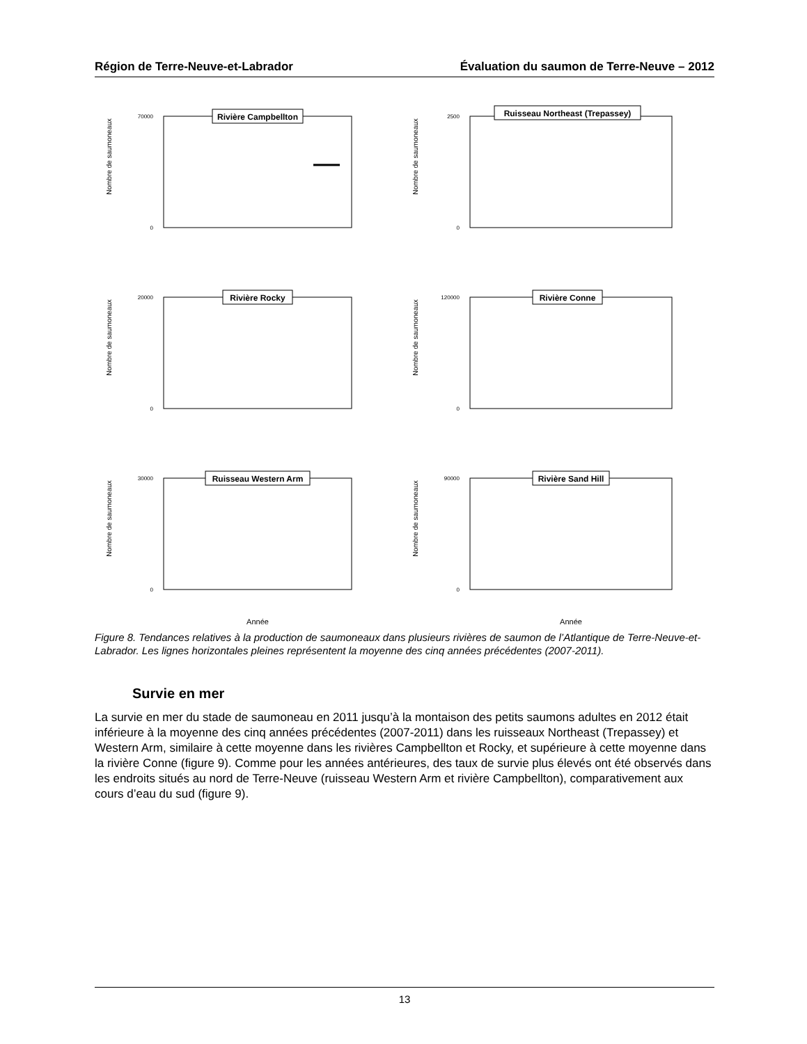Région de Terre-Neuve-et-Labrador Évaluation du saumon de Terre-Neuve – 2012
Nombre de saumoneaux
Rivière Campbellton
0
70000
Nombre de saumoneaux
Ruisseau Northeast (Trepassey)
0
2500
Nombre de saumoneaux
Rivière Rocky
0
20000
Nombre de saumoneaux
Rivière Conne
0
120000
Nombre de saumoneaux
Ruisseau Western Arm
0
30000
Année
Nombre de saumoneaux
Rivière Sand Hill
0
90000
Année
Figure 8. Tendances relatives à la production de saumoneaux dans plusieurs rivières de saumon de l’Atlantique de Terre-Neuve-et-Labrador. Les lignes horizontales pleines représentent la moyenne des cinq années précédentes (2007-2011).
Survie en mer
La survie en mer du stade de saumoneau en 2011 jusqu’à la montaison des petits saumons adultes en 2012 était inférieure à la moyenne des cinq années précédentes (2007-2011) dans les ruisseaux Northeast (Trepassey) et Western Arm, similaire à cette moyenne dans les rivières Campbellton et Rocky, et supérieure à cette moyenne dans la rivière Conne (figure 9). Comme pour les années antérieures, des taux de survie plus élevés ont été observés dans les endroits situés au nord de Terre-Neuve (ruisseau Western Arm et rivière Campbellton), comparativement aux cours d’eau du sud (figure 9).
13